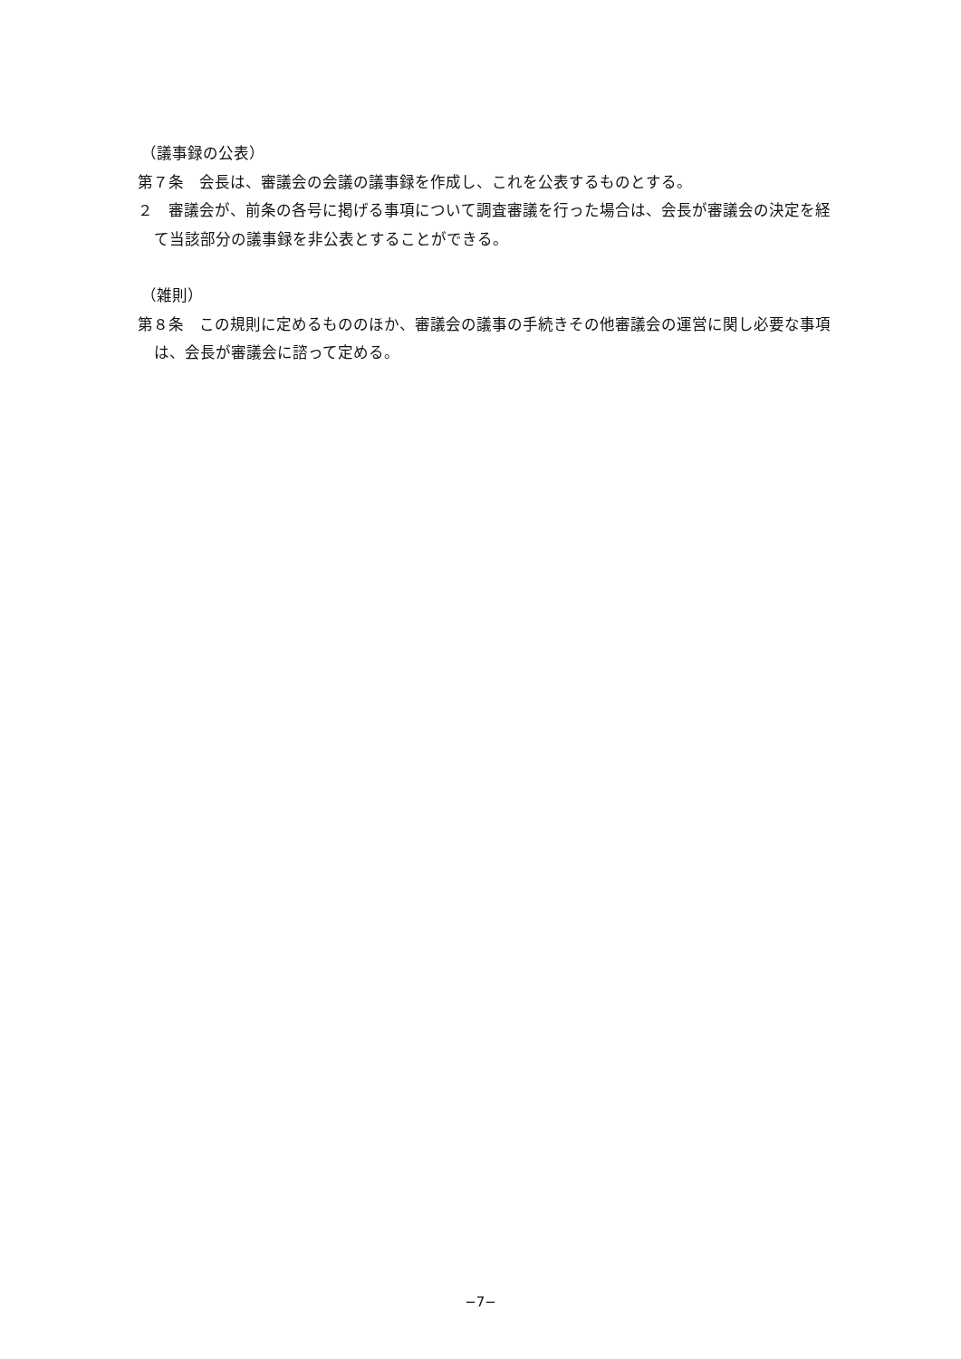（議事録の公表）
第７条　会長は、審議会の会議の議事録を作成し、これを公表するものとする。
２　審議会が、前条の各号に掲げる事項について調査審議を行った場合は、会長が審議会の決定を経て当該部分の議事録を非公表とすることができる。
（雑則）
第８条　この規則に定めるもののほか、審議会の議事の手続きその他審議会の運営に関し必要な事項は、会長が審議会に諮って定める。
−7−